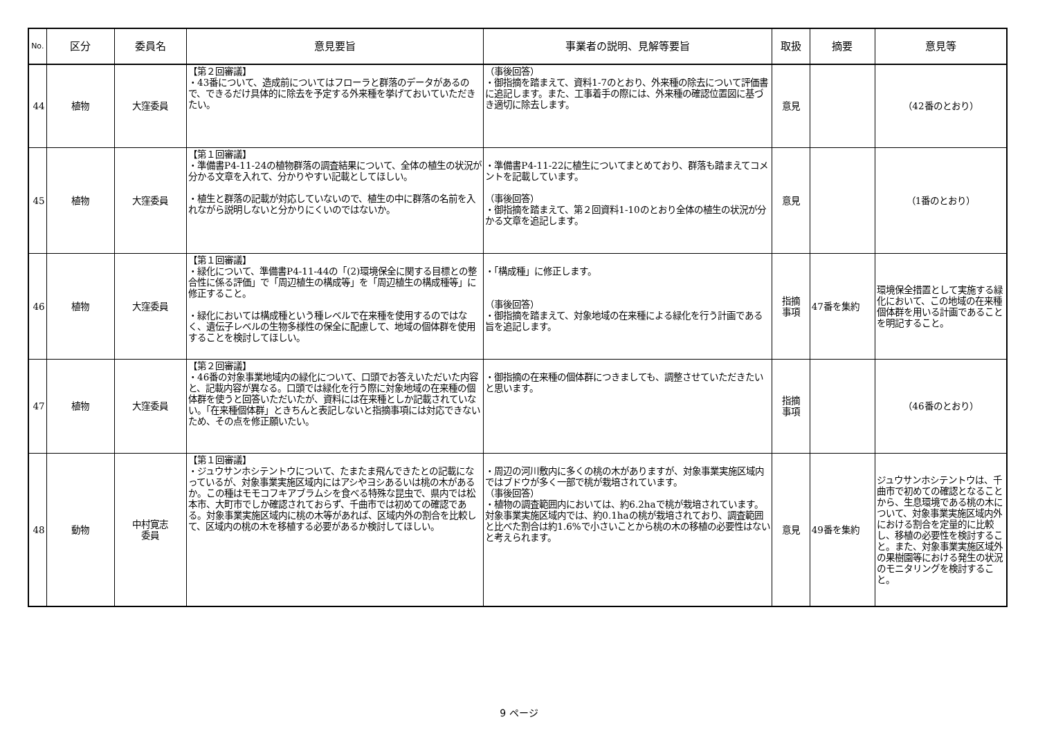| No. | 区分 | 委員名 | 意見要旨 | 事業者の説明、見解等要旨 | 取扱 | 摘要 | 意見等 |
| --- | --- | --- | --- | --- | --- | --- | --- |
| 44 | 植物 | 大窪委員 | 【第２回審議】 ・43番について、造成前についてはフローラと群落のデータがあるので、できるだけ具体的に除去を予定する外来種を挙げておいていただきたい。 | （事後回答） ・御指摘を踏まえて、資料1-7のとおり、外来種の除去について評価書に追記します。また、工事着手の際には、外来種の確認位置図に基づき適切に除去します。 | 意見 | | （42番のとおり） |
| 45 | 植物 | 大窪委員 | 【第１回審議】 ・準備書P4-11-24の植物群落の調査結果について、全体の植生の状況が分かる文章を入れて、分かりやすい記載としてほしい。 ・植生と群落の記載が対応していないので、植生の中に群落の名前を入れながら説明しないと分かりにくいのではないか。 | ・準備書P4-11-22に植生についてまとめており、群落も踏まえてコメントを記載しています。 （事後回答） ・御指摘を踏まえて、第２回資料1-10のとおり全体の植生の状況が分かる文章を追記します。 | 意見 | | （1番のとおり） |
| 46 | 植物 | 大窪委員 | 【第１回審議】 ・緑化について、準備書P4-11-44の「(2)環境保全に関する目標との整合性に係る評価」で「周辺植生の構成等」を「周辺植生の構成種等」に修正すること。 ・緑化においては構成種という種レベルで在来種を使用するのではなく、遺伝子レベルの生物多様性の保全に配慮して、地域の個体群を使用することを検討してほしい。 | ・「構成種」に修正します。 （事後回答） ・御指摘を踏まえて、対象地域の在来種による緑化を行う計画である旨を追記します。 | 指摘 事項 | 47番を集約 | 環境保全措置として実施する緑化において、この地域の在来種個体群を用いる計画であることを明記すること。 |
| 47 | 植物 | 大窪委員 | 【第２回審議】 ・46番の対象事業地域内の緑化について、口頭でお答えいただいた内容と、記載内容が異なる。口頭では緑化を行う際に対象地域の在来種の個体群を使うと回答いただいたが、資料には在来種としか記載されていない。「在来種個体群」ときちんと表記しないと指摘事項には対応できないため、その点を修正願いたい。 | ・御指摘の在来種の個体群につきましても、調整させていただきたいと思います。 | 指摘 事項 | | （46番のとおり） |
| 48 | 動物 | 中村寛志 委員 | 【第１回審議】 ・ジュウサンホシテントウについて、たまたま飛んできたとの記載になっているが、対象事業実施区域内にはアシやヨシあるいは桃の木があるか。この種はモモコフキアブラムシを食べる特殊な昆虫で、県内では松本市、大町市でしか確認されておらず、千曲市では初めての確認である。対象事業実施区域内に桃の木等があれば、区域内外の割合を比較して、区域内の桃の木を移植する必要があるか検討してほしい。 | ・周辺の河川敷内に多くの桃の木がありますが、対象事業実施区域内ではブドウが多く一部で桃が栽培されています。 （事後回答） ・植物の調査範囲内においては、約6.2haで桃が栽培されています。対象事業実施区域内では、約0.1haの桃が栽培されており、調査範囲と比べた割合は約1.6%で小さいことから桃の木の移植の必要性はないと考えられます。 | 意見 | 49番を集約 | ジュウサンホシテントウは、千曲市で初めての確認となることから、生息環境である桃の木について、対象事業実施区域内外における割合を定量的に比較し、移植の必要性を検討すること。また、対象事業実施区域外の果樹園等における発生の状況のモニタリングを検討すること。 |
9 ページ